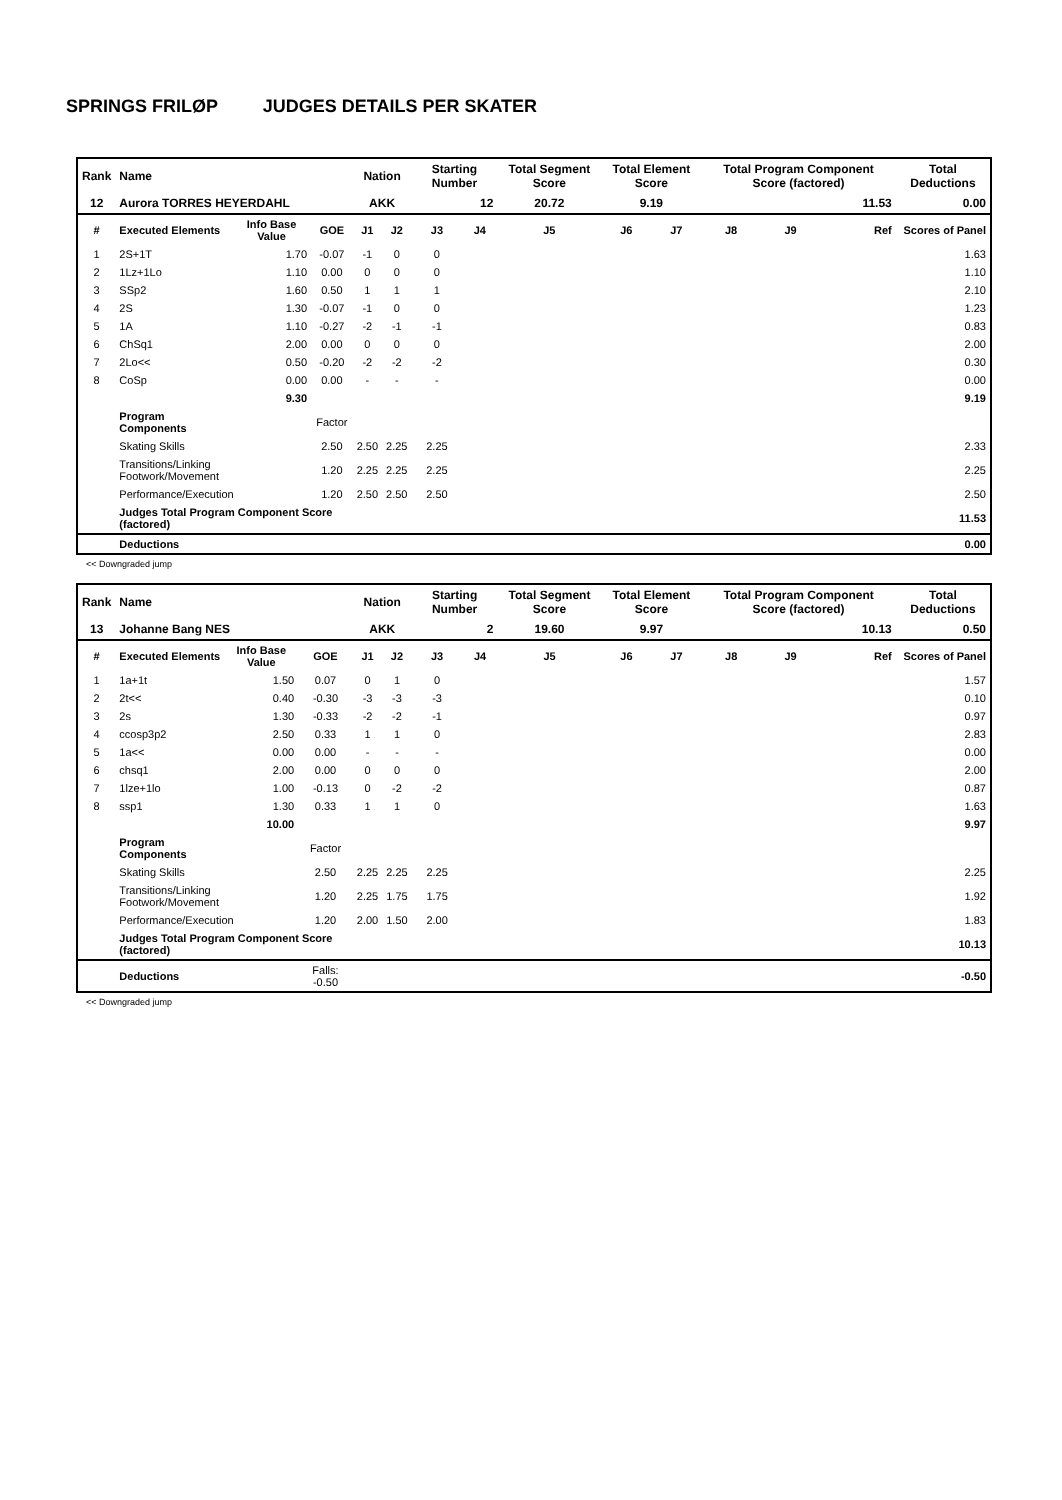SPRINGS FRILØP JUDGES DETAILS PER SKATER
| Rank | Name | | | Nation | | Starting Number | | Total Segment Score | Total Element Score | | Total Program Component Score (factored) | | | Total Deductions |
| 12 | Aurora TORRES HEYERDAHL | | | AKK | | 12 | | 20.72 | 9.19 | | 11.53 | | | 0.00 |
| # | Executed Elements | Info Base Value | GOE | J1 | J2 | J3 | J4 | J5 | J6 | J7 | J8 | J9 | Ref | Scores of Panel |
| 1 | 2S+1T | 1.70 | -0.07 | -1 | 0 | 0 | | | | | | | | 1.63 |
| 2 | 1Lz+1Lo | 1.10 | 0.00 | 0 | 0 | 0 | | | | | | | | 1.10 |
| 3 | SSp2 | 1.60 | 0.50 | 1 | 1 | 1 | | | | | | | | 2.10 |
| 4 | 2S | 1.30 | -0.07 | -1 | 0 | 0 | | | | | | | | 1.23 |
| 5 | 1A | 1.10 | -0.27 | -2 | -1 | -1 | | | | | | | | 0.83 |
| 6 | ChSq1 | 2.00 | 0.00 | 0 | 0 | 0 | | | | | | | | 2.00 |
| 7 | 2Lo<< | 0.50 | -0.20 | -2 | -2 | -2 | | | | | | | | 0.30 |
| 8 | CoSp | 0.00 | 0.00 | - | - | - | | | | | | | | 0.00 |
| | | 9.30 | | | | | | | | | | | | 9.19 |
| | Program Components | | Factor | | | | | | | | | | | |
| | Skating Skills | | 2.50 | 2.50 | 2.25 | 2.25 | | | | | | | | 2.33 |
| | Transitions/Linking Footwork/Movement | | 1.20 | 2.25 | 2.25 | 2.25 | | | | | | | | 2.25 |
| | Performance/Execution | | 1.20 | 2.50 | 2.50 | 2.50 | | | | | | | | 2.50 |
| | Judges Total Program Component Score (factored) | | | | | | | | | | | | | 11.53 |
| | Deductions | | | | | | | | | | | | | 0.00 |
<< Downgraded jump
| Rank | Name | | | Nation | | Starting Number | | Total Segment Score | Total Element Score | | Total Program Component Score (factored) | | | Total Deductions |
| 13 | Johanne Bang NES | | | AKK | | 2 | | 19.60 | 9.97 | | 10.13 | | | 0.50 |
| # | Executed Elements | Info Base Value | GOE | J1 | J2 | J3 | J4 | J5 | J6 | J7 | J8 | J9 | Ref | Scores of Panel |
| 1 | 1a+1t | 1.50 | 0.07 | 0 | 1 | 0 | | | | | | | | 1.57 |
| 2 | 2t<< | 0.40 | -0.30 | -3 | -3 | -3 | | | | | | | | 0.10 |
| 3 | 2s | 1.30 | -0.33 | -2 | -2 | -1 | | | | | | | | 0.97 |
| 4 | ccosp3p2 | 2.50 | 0.33 | 1 | 1 | 0 | | | | | | | | 2.83 |
| 5 | 1a<< | 0.00 | 0.00 | - | - | - | | | | | | | | 0.00 |
| 6 | chsq1 | 2.00 | 0.00 | 0 | 0 | 0 | | | | | | | | 2.00 |
| 7 | 1lze+1lo | 1.00 | -0.13 | 0 | -2 | -2 | | | | | | | | 0.87 |
| 8 | ssp1 | 1.30 | 0.33 | 1 | 1 | 0 | | | | | | | | 1.63 |
| | | 10.00 | | | | | | | | | | | | 9.97 |
| | Program Components | | Factor | | | | | | | | | | | |
| | Skating Skills | | 2.50 | 2.25 | 2.25 | 2.25 | | | | | | | | 2.25 |
| | Transitions/Linking Footwork/Movement | | 1.20 | 2.25 | 1.75 | 1.75 | | | | | | | | 1.92 |
| | Performance/Execution | | 1.20 | 2.00 | 1.50 | 2.00 | | | | | | | | 1.83 |
| | Judges Total Program Component Score (factored) | | | | | | | | | | | | | 10.13 |
| | Deductions | | Falls: -0.50 | | | | | | | | | | | -0.50 |
<< Downgraded jump